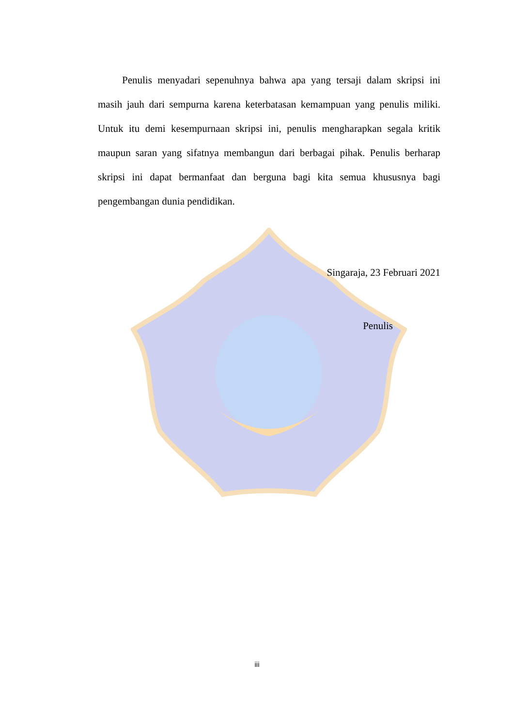Penulis menyadari sepenuhnya bahwa apa yang tersaji dalam skripsi ini masih jauh dari sempurna karena keterbatasan kemampuan yang penulis miliki. Untuk itu demi kesempurnaan skripsi ini, penulis mengharapkan segala kritik maupun saran yang sifatnya membangun dari berbagai pihak. Penulis berharap skripsi ini dapat bermanfaat dan berguna bagi kita semua khususnya bagi pengembangan dunia pendidikan.
Singaraja, 23 Februari 2021
Penulis
iii